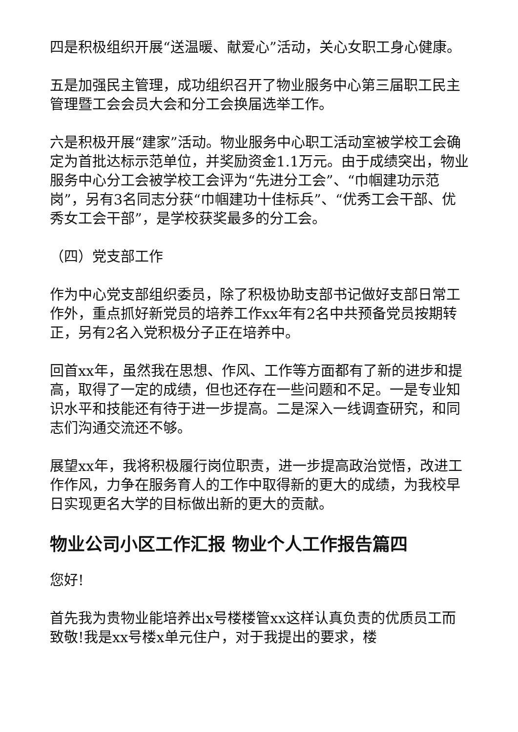四是积极组织开展“送温暖、献爱心”活动，关心女职工身心健康。
五是加强民主管理，成功组织召开了物业服务中心第三届职工民主管理暨工会会员大会和分工会换届选举工作。
六是积极开展“建家”活动。物业服务中心职工活动室被学校工会确定为首批达标示范单位，并奖励资金1.1万元。由于成绩突出，物业服务中心分工会被学校工会评为“先进分工会”、“巾帼建功示范岗”，另有3名同志分获“巾帼建功十佳标兵”、“优秀工会干部、优秀女工会干部”，是学校获奖最多的分工会。
（四）党支部工作
作为中心党支部组织委员，除了积极协助支部书记做好支部日常工作外，重点抓好新党员的培养工作xx年有2名中共预备党员按期转正，另有2名入党积极分子正在培养中。
回首xx年，虽然我在思想、作风、工作等方面都有了新的进步和提高，取得了一定的成绩，但也还存在一些问题和不足。一是专业知识水平和技能还有待于进一步提高。二是深入一线调查研究，和同志们沟通交流还不够。
展望xx年，我将积极履行岗位职责，进一步提高政治觉悟，改进工作作风，力争在服务育人的工作中取得新的更大的成绩，为我校早日实现更名大学的目标做出新的更大的贡献。
物业公司小区工作汇报 物业个人工作报告篇四
您好!
首先我为贵物业能培养出x号楼楼管xx这样认真负责的优质员工而致敬!我是xx号楼x单元住户，对于我提出的要求，楼